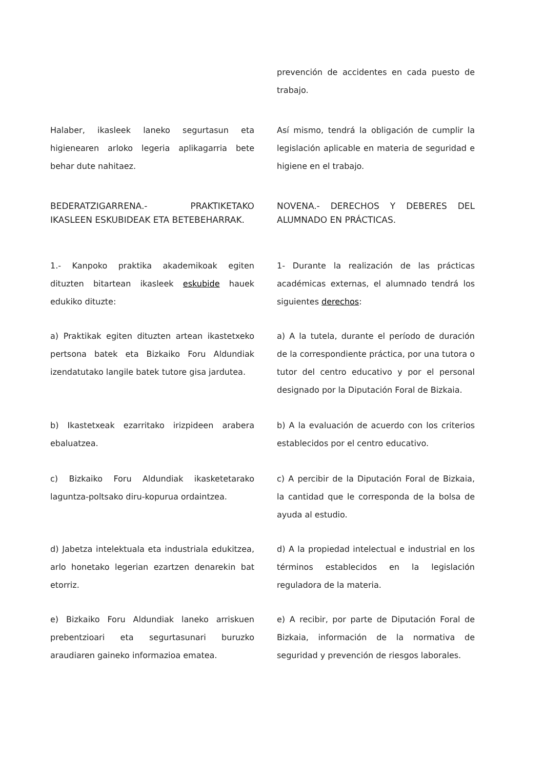prevención de accidentes en cada puesto de trabajo.
Halaber, ikasleek laneko segurtasun eta higienearen arloko legeria aplikagarria bete behar dute nahitaez.
Así mismo, tendrá la obligación de cumplir la legislación aplicable en materia de seguridad e higiene en el trabajo.
BEDERATZIGARRENA.- PRAKTIKETAKO IKASLEEN ESKUBIDEAK ETA BETEBEHARRAK.
NOVENA.- DERECHOS Y DEBERES DEL ALUMNADO EN PRÁCTICAS.
1.- Kanpoko praktika akademikoak egiten dituzten bitartean ikasleek eskubide hauek edukiko dituzte:
1- Durante la realización de las prácticas académicas externas, el alumnado tendrá los siguientes derechos:
a) Praktikak egiten dituzten artean ikastetxeko pertsona batek eta Bizkaiko Foru Aldundiak izendatutako langile batek tutore gisa jardutea.
a) A la tutela, durante el período de duración de la correspondiente práctica, por una tutora o tutor del centro educativo y por el personal designado por la Diputación Foral de Bizkaia.
b) Ikastetxeak ezarritako irizpideen arabera ebaluatzea.
b) A la evaluación de acuerdo con los criterios establecidos por el centro educativo.
c) Bizkaiko Foru Aldundiak ikasketetarako laguntza-poltsako diru-kopurua ordaintzea.
c) A percibir de la Diputación Foral de Bizkaia, la cantidad que le corresponda de la bolsa de ayuda al estudio.
d) Jabetza intelektuala eta industriala edukitzea, arlo honetako legerian ezartzen denarekin bat etorriz.
d) A la propiedad intelectual e industrial en los términos establecidos en la legislación reguladora de la materia.
e) Bizkaiko Foru Aldundiak laneko arriskuen prebentzioari eta segurtasunari buruzko araudiaren gaineko informazioa ematea.
e) A recibir, por parte de Diputación Foral de Bizkaia, información de la normativa de seguridad y prevención de riesgos laborales.